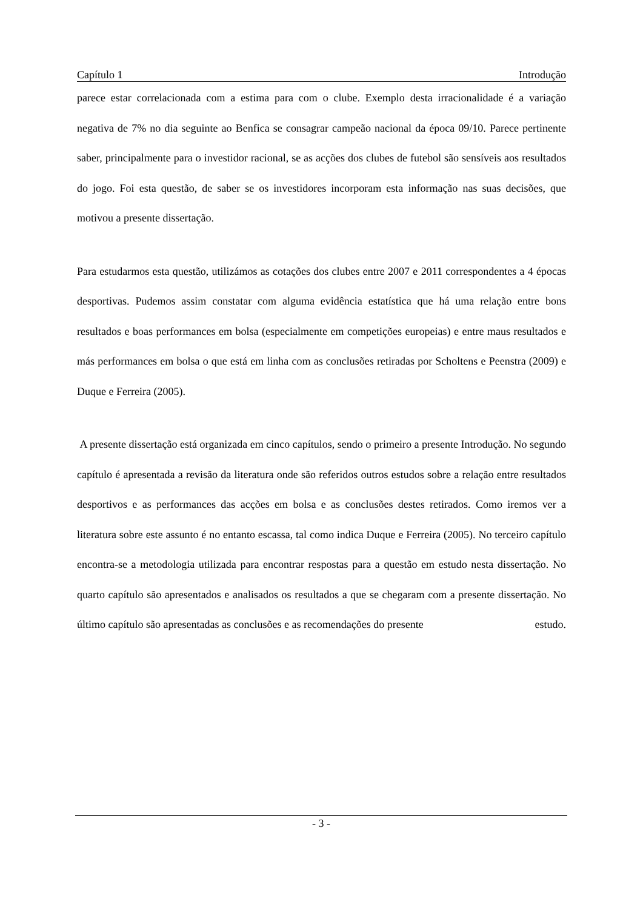Capítulo 1 Introdução
parece estar correlacionada com a estima para com o clube. Exemplo desta irracionalidade é a variação negativa de 7% no dia seguinte ao Benfica se consagrar campeão nacional da época 09/10. Parece pertinente saber, principalmente para o investidor racional, se as acções dos clubes de futebol são sensíveis aos resultados do jogo. Foi esta questão, de saber se os investidores incorporam esta informação nas suas decisões, que motivou a presente dissertação.
Para estudarmos esta questão, utilizámos as cotações dos clubes entre 2007 e 2011 correspondentes a 4 épocas desportivas. Pudemos assim constatar com alguma evidência estatística que há uma relação entre bons resultados e boas performances em bolsa (especialmente em competições europeias) e entre maus resultados e más performances em bolsa o que está em linha com as conclusões retiradas por Scholtens e Peenstra (2009) e Duque e Ferreira (2005).
A presente dissertação está organizada em cinco capítulos, sendo o primeiro a presente Introdução. No segundo capítulo é apresentada a revisão da literatura onde são referidos outros estudos sobre a relação entre resultados desportivos e as performances das acções em bolsa e as conclusões destes retirados. Como iremos ver a literatura sobre este assunto é no entanto escassa, tal como indica Duque e Ferreira (2005). No terceiro capítulo encontra-se a metodologia utilizada para encontrar respostas para a questão em estudo nesta dissertação. No quarto capítulo são apresentados e analisados os resultados a que se chegaram com a presente dissertação. No último capítulo são apresentadas as conclusões e as recomendações do presente estudo.
- 3 -